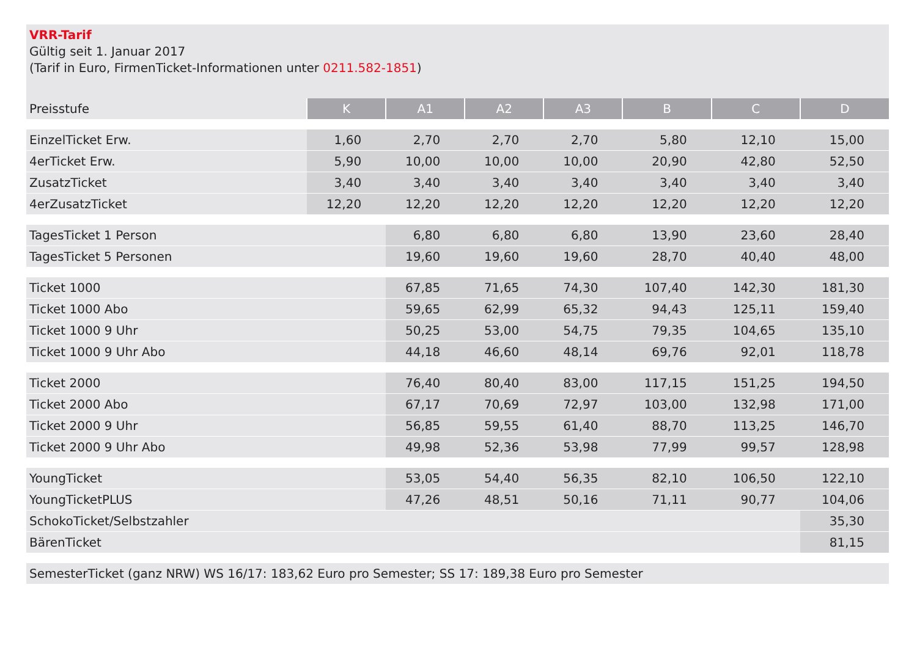VRR-Tarif
Gültig seit 1. Januar 2017
(Tarif in Euro, FirmenTicket-Informationen unter 0211.582-1851)
| Preisstufe | K | A1 | A2 | A3 | B | C | D |
| --- | --- | --- | --- | --- | --- | --- | --- |
| EinzelTicket Erw. | 1,60 | 2,70 | 2,70 | 2,70 | 5,80 | 12,10 | 15,00 |
| 4erTicket Erw. | 5,90 | 10,00 | 10,00 | 10,00 | 20,90 | 42,80 | 52,50 |
| ZusatzTicket | 3,40 | 3,40 | 3,40 | 3,40 | 3,40 | 3,40 | 3,40 |
| 4erZusatzTicket | 12,20 | 12,20 | 12,20 | 12,20 | 12,20 | 12,20 | 12,20 |
| TagesTicket 1 Person | | 6,80 | 6,80 | 6,80 | 13,90 | 23,60 | 28,40 |
| TagesTicket 5 Personen | | 19,60 | 19,60 | 19,60 | 28,70 | 40,40 | 48,00 |
| Ticket 1000 | | 67,85 | 71,65 | 74,30 | 107,40 | 142,30 | 181,30 |
| Ticket 1000 Abo | | 59,65 | 62,99 | 65,32 | 94,43 | 125,11 | 159,40 |
| Ticket 1000 9 Uhr | | 50,25 | 53,00 | 54,75 | 79,35 | 104,65 | 135,10 |
| Ticket 1000 9 Uhr Abo | | 44,18 | 46,60 | 48,14 | 69,76 | 92,01 | 118,78 |
| Ticket 2000 | | 76,40 | 80,40 | 83,00 | 117,15 | 151,25 | 194,50 |
| Ticket 2000 Abo | | 67,17 | 70,69 | 72,97 | 103,00 | 132,98 | 171,00 |
| Ticket 2000 9 Uhr | | 56,85 | 59,55 | 61,40 | 88,70 | 113,25 | 146,70 |
| Ticket 2000 9 Uhr Abo | | 49,98 | 52,36 | 53,98 | 77,99 | 99,57 | 128,98 |
| YoungTicket | | 53,05 | 54,40 | 56,35 | 82,10 | 106,50 | 122,10 |
| YoungTicketPLUS | | 47,26 | 48,51 | 50,16 | 71,11 | 90,77 | 104,06 |
| SchokoTicket/Selbstzahler | | | | | | | 35,30 |
| BärenTicket | | | | | | | 81,15 |
| SemesterTicket (ganz NRW) WS 16/17: 183,62 Euro pro Semester; SS 17: 189,38 Euro pro Semester | | | | | | | |